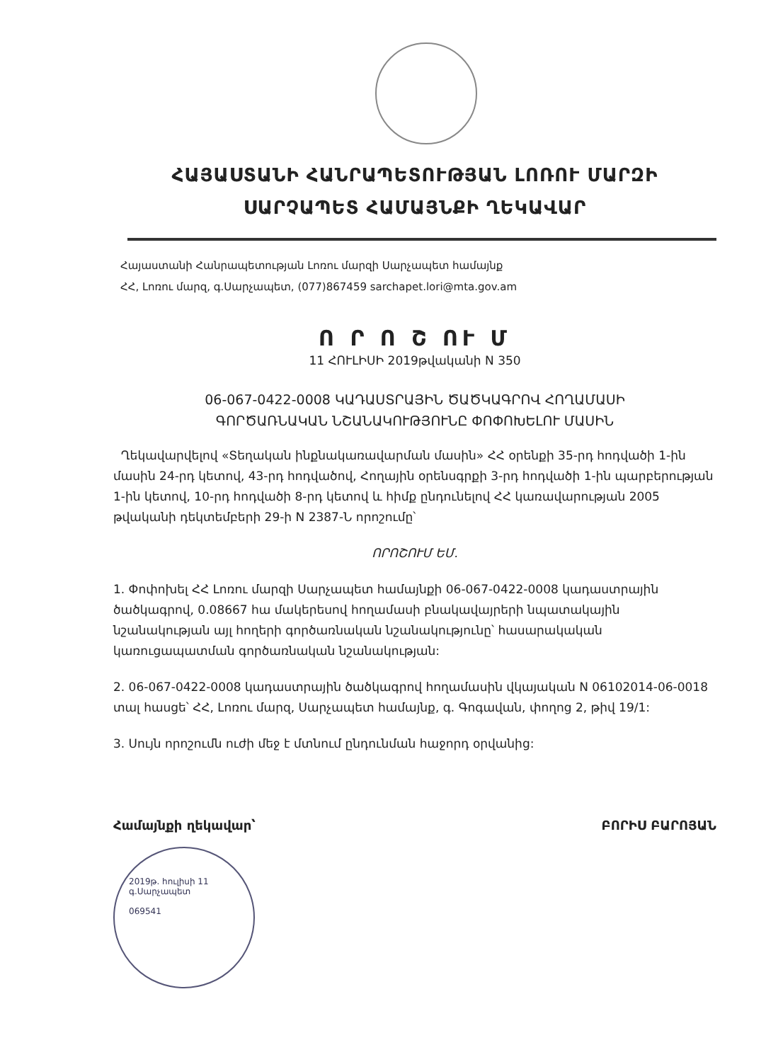ՀԱՅԱՍՏԱՆԻ ՀԱՆՐԱՊԵՏՈՒԹՅԱՆ ԼՈՌՈՒ ՄԱՐԶԻ
ՍԱՐՉԱՊԵՏ ՀԱՄԱՅՆՔԻ ՂԵԿԱՎԱՐ
Հայաստանի Հանրապետության Լոռու մարզի Սարչապետ համայնք
ՀՀ, Լոռու մարզ, գ.Սարչապետ, (077)867459 sarchapet.lori@mta.gov.am
Ո Ր Ո Շ ՈՒ Մ
11 ՀՈՒԼԻՍԻ 2019թվականի N 350
06-067-0422-0008 ԿԱԴԱՍՏՐԱՅԻՆ ԾԱԾԿԱԳՐՈՎ ՀՈՂԱՄԱՍԻ
ԳՈՐԾԱՌՆԱԿԱՆ ՆՇԱՆԱԿՈՒԹՅՈՒՆԸ ՓՈՓՈԽԵԼՈՒ ՄԱՍԻՆ
Ղեկավարվելով «Տեղական ինքնակառավարման մասին» ՀՀ օրենքի 35-րդ հոդվածի 1-ին մասին 24-րդ կետով, 43-րդ հոդվածով, Հողային օրենսգրքի 3-րդ հոդվածի 1-ին պարբերության 1-ին կետով, 10-րդ հոդվածի 8-րդ կետով և հիմք ընդունելով ՀՀ կառավարության 2005 թվականի դեկտեմբերի 29-ի N 2387-Ն որոշումը՝
ՈՐՈՇՈՒՄ ԵՄ.
1. Փոփոխել ՀՀ Լոռու մարզի Սարչապետ համայնքի 06-067-0422-0008 կադաստրային ծածկագրով, 0.08667 հա մակերեսով հողամասի բնակավայրերի նպատակային նշանակության այլ հողերի գործառնական նշանակությունը՝ հասարակական կառուցապատման գործառնական նշանակության:
2. 06-067-0422-0008 կադաստրային ծածկագրով հողամասին վկայական N 06102014-06-0018 տալ հասցե՝ ՀՀ, Լոռու մարզ, Սարչապետ համայնք, գ. Գոգավան, փողոց 2, թիվ 19/1:
3. Սույն որոշումն ուժի մեջ է մտնում ընդունման հաջորդ օրվանից:
Համայնքի ղեկավար՝ ԲՈՐԻՍ ԲԱՐՈՅԱՆ
2019թ. հուլիսի 11
գ.Սարչապետ
069541